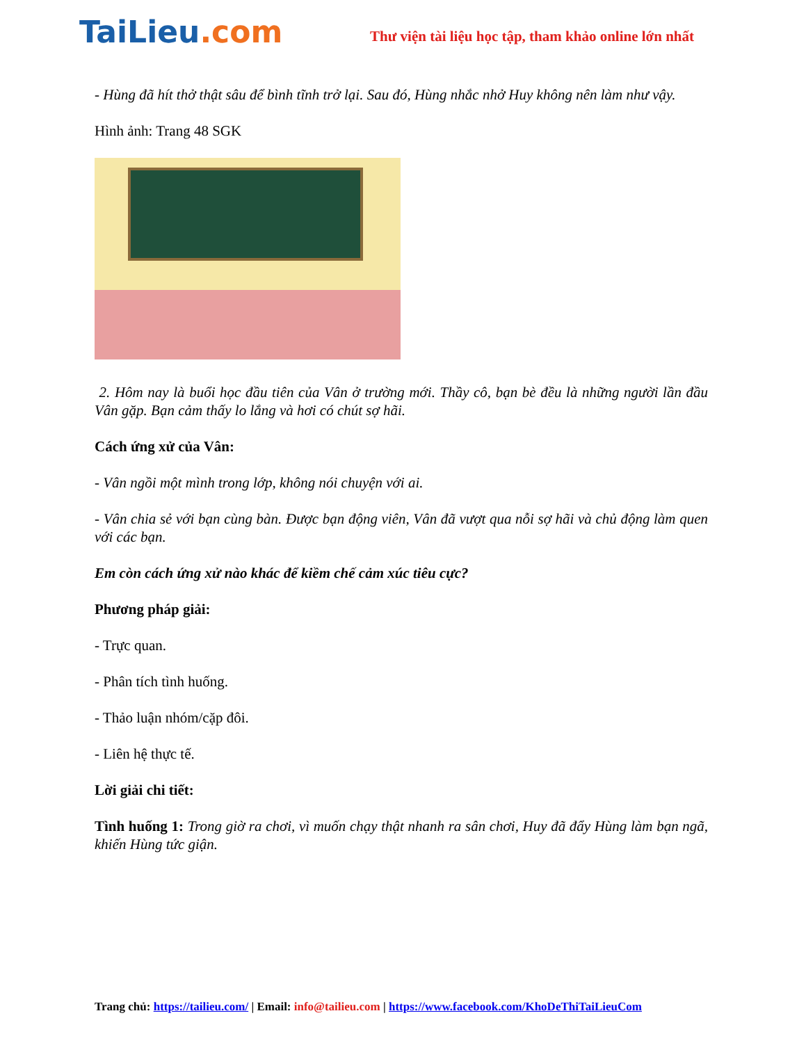TaiLieu.com
Thư viện tài liệu học tập, tham khảo online lớn nhất
- Hùng đã hít thở thật sâu để bình tĩnh trở lại. Sau đó, Hùng nhắc nhở Huy không nên làm như vậy.
Hình ảnh: Trang 48 SGK
2. Hôm nay là buổi học đầu tiên của Vân ở trường mới. Thầy cô, bạn bè đều là những người lần đầu Vân gặp. Bạn cảm thấy lo lắng và hơi có chút sợ hãi.
Cách ứng xử của Vân:
- Vân ngồi một mình trong lớp, không nói chuyện với ai.
- Vân chia sẻ với bạn cùng bàn. Được bạn động viên, Vân đã vượt qua nỗi sợ hãi và chủ động làm quen với các bạn.
Em còn cách ứng xử nào khác để kiềm chế cảm xúc tiêu cực?
Phương pháp giải:
- Trực quan.
- Phân tích tình huống.
- Thảo luận nhóm/cặp đôi.
- Liên hệ thực tế.
Lời giải chi tiết:
Tình huống 1: Trong giờ ra chơi, vì muốn chạy thật nhanh ra sân chơi, Huy đã đẩy Hùng làm bạn ngã, khiến Hùng tức giận.
Trang chủ: https://tailieu.com/ | Email: info@tailieu.com | https://www.facebook.com/KhoDeThiTaiLieuCom